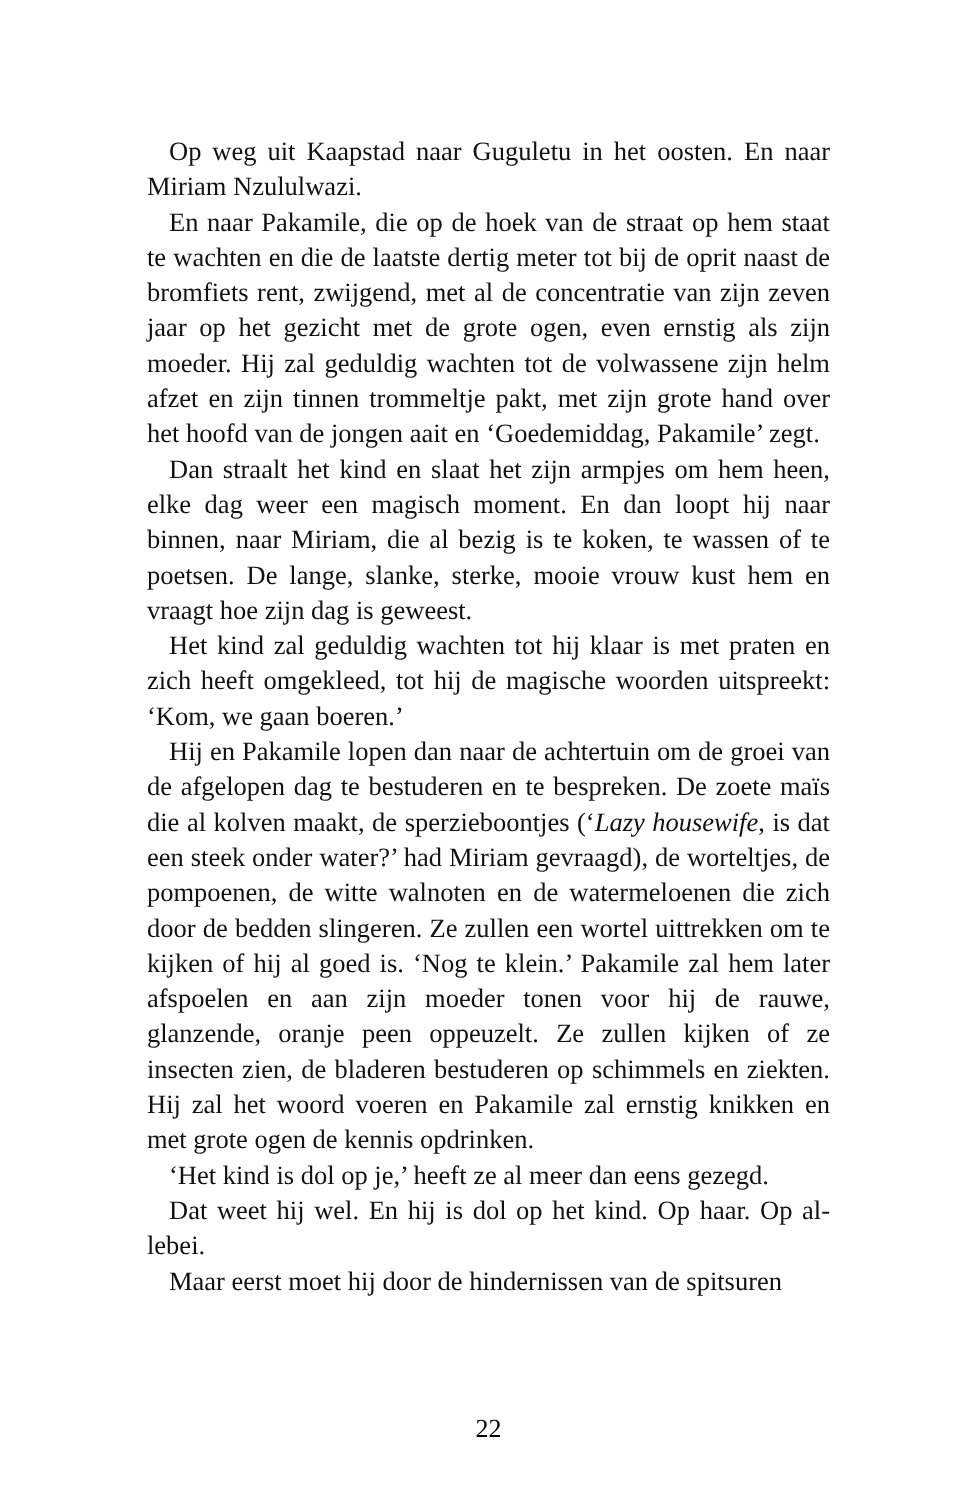Op weg uit Kaapstad naar Guguletu in het oosten. En naar Miriam Nzululwazi.
En naar Pakamile, die op de hoek van de straat op hem staat te wachten en die de laatste dertig meter tot bij de oprit naast de bromfiets rent, zwijgend, met al de concentratie van zijn zeven jaar op het gezicht met de grote ogen, even ernstig als zijn moeder. Hij zal geduldig wachten tot de volwassene zijn helm afzet en zijn tinnen trommeltje pakt, met zijn grote hand over het hoofd van de jongen aait en ‘Goedemiddag, Pakamile’ zegt.
Dan straalt het kind en slaat het zijn armpjes om hem heen, elke dag weer een magisch moment. En dan loopt hij naar binnen, naar Miriam, die al bezig is te koken, te wassen of te poetsen. De lange, slanke, sterke, mooie vrouw kust hem en vraagt hoe zijn dag is geweest.
Het kind zal geduldig wachten tot hij klaar is met praten en zich heeft omgekleed, tot hij de magische woorden uit­spreekt: ‘Kom, we gaan boeren.’
Hij en Pakamile lopen dan naar de achtertuin om de groei van de afgelopen dag te bestuderen en te bespreken. De zoete maïs die al kolven maakt, de sperzieboontjes (‘Lazy house­wife, is dat een steek onder water?’ had Miriam gevraagd), de worteltjes, de pompoenen, de witte walnoten en de water­meloenen die zich door de bedden slingeren. Ze zullen een wortel uittrekken om te kijken of hij al goed is. ‘Nog te klein.’ Pakamile zal hem later afspoelen en aan zijn moeder tonen voor hij de rauwe, glanzende, oranje peen oppeuzelt. Ze zul­len kijken of ze insecten zien, de bladeren bestuderen op schimmels en ziekten. Hij zal het woord voeren en Pakamile zal ernstig knikken en met grote ogen de kennis opdrinken.
‘Het kind is dol op je,’ heeft ze al meer dan eens gezegd.
Dat weet hij wel. En hij is dol op het kind. Op haar. Op al­lebei.
Maar eerst moet hij door de hindernissen van de spitsuren
22